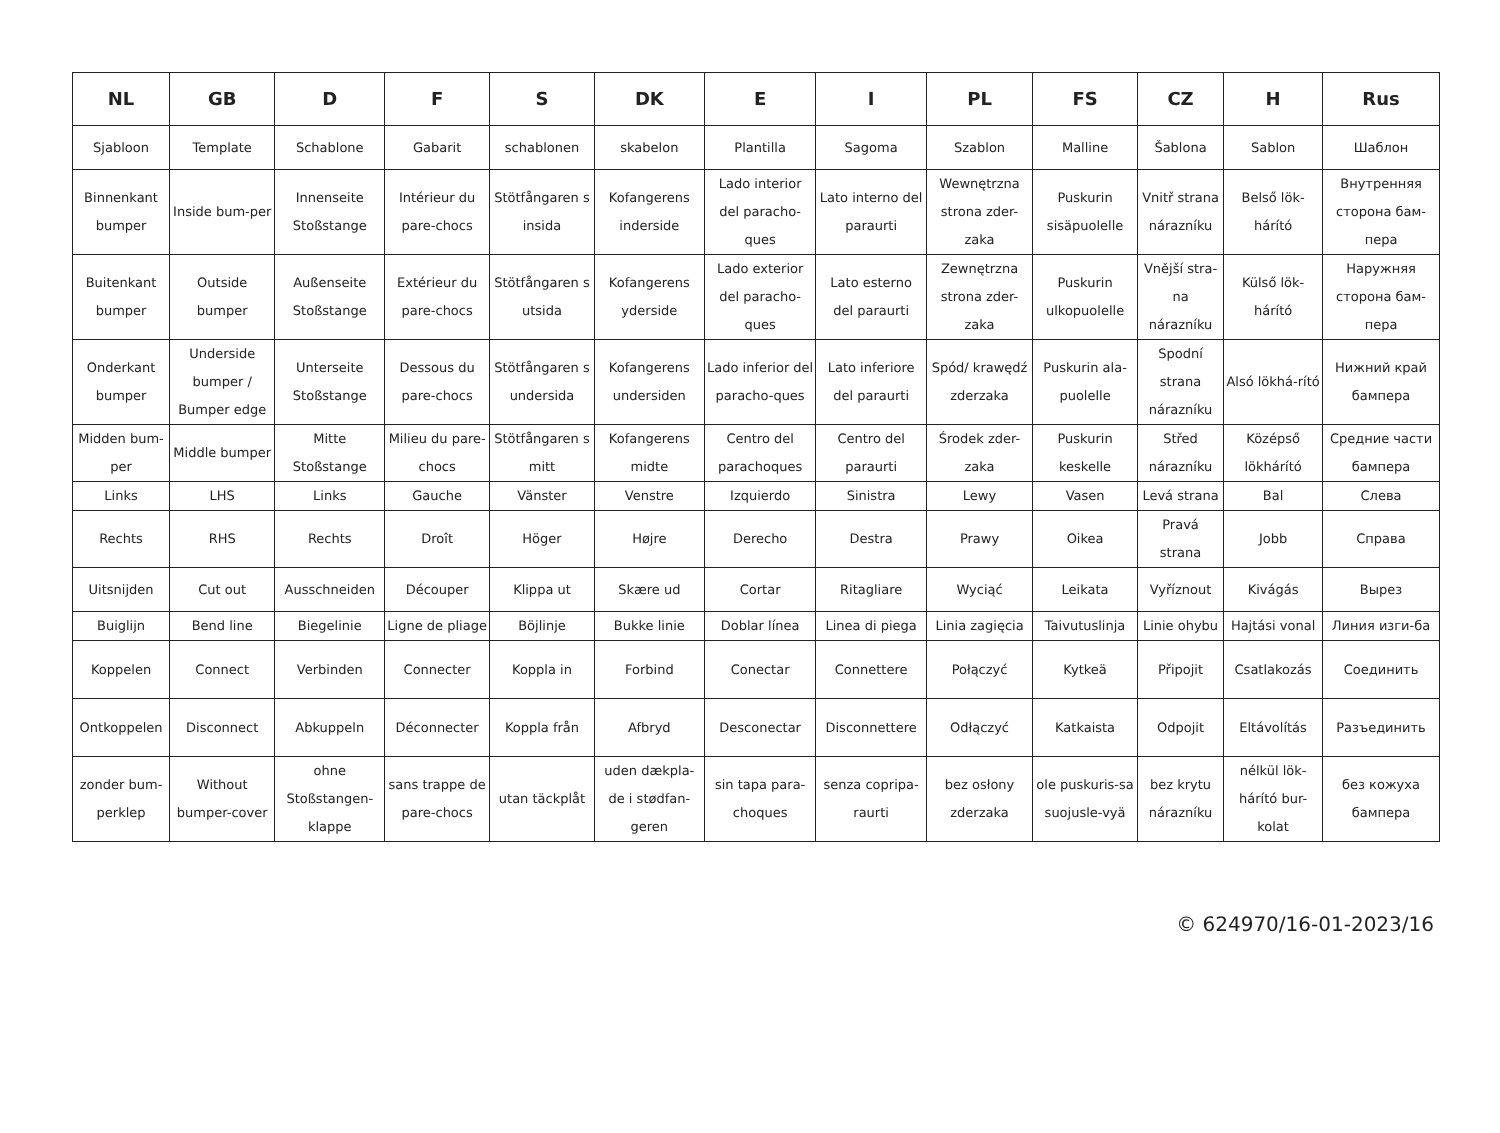| NL | GB | D | F | S | DK | E | I | PL | FS | CZ | H | Rus |
| --- | --- | --- | --- | --- | --- | --- | --- | --- | --- | --- | --- | --- |
| Sjabloon | Template | Schablone | Gabarit | schablonen | skabelon | Plantilla | Sagoma | Szablon | Malline | Šablona | Sablon | Шаблон |
| Binnenkant bumper | Inside bum-per | Innenseite Stoßstange | Intérieur du pare-chocs | Stötfångaren s insida | Kofangerens inderside | Lado interior del paracho-ques | Lato interno del paraurti | Wewnętrzna strona zder-zaka | Puskurin sisäpuolelle | Vnitř strana nárazníku | Belső lök-hárító | Внутренняя сторона бам-пера |
| Buitenkant bumper | Outside bumper | Außenseite Stoßstange | Extérieur du pare-chocs | Stötfångaren s utsida | Kofangerens yderside | Lado exterior del paracho-ques | Lato esterno del paraurti | Zewnętrzna strona zder-zaka | Puskurin ulkopuolelle | Vnější stra-na nárazníku | Külső lök-hárító | Наружняя сторона бам-пера |
| Onderkant bumper | Underside bumper / Bumper edge | Unterseite Stoßstange | Dessous du pare-chocs | Stötfångaren s undersida | Kofangerens undersiden | Lado inferior del paracho-ques | Lato inferiore del paraurti | Spód/ krawędź zderzaka | Puskurin ala-puolelle | Spodní strana nárazníku | Alsó lökhá-rító | Нижний край бампера |
| Midden bum-per | Middle bumper | Mitte Stoßstange | Milieu du pare-chocs | Stötfångaren s mitt | Kofangerens midte | Centro del parachoques | Centro del paraurti | Środek zder-zaka | Puskurin keskelle | Střed nárazníku | Középső lökhárító | Средние части бампера |
| Links | LHS | Links | Gauche | Vänster | Venstre | Izquierdo | Sinistra | Lewy | Vasen | Levá strana | Bal | Слева |
| Rechts | RHS | Rechts | Droît | Höger | Højre | Derecho | Destra | Prawy | Oikea | Pravá strana | Jobb | Справа |
| Uitsnijden | Cut out | Ausschneiden | Découper | Klippa ut | Skære ud | Cortar | Ritagliare | Wyciąć | Leikata | Vyříznout | Kivágás | Вырез |
| Buiglijn | Bend line | Biegelinie | Ligne de pliage | Böjlinje | Bukke linie | Doblar línea | Linea di piega | Linia zagięcia | Taivutuslinja | Linie ohybu | Hajtási vonal | Линия изги-ба |
| Koppelen | Connect | Verbinden | Connecter | Koppla in | Forbind | Conectar | Connettere | Połączyć | Kytkeä | Připojit | Csatlakozás | Соединить |
| Ontkoppelen | Disconnect | Abkuppeln | Déconnecter | Koppla från | Afbryd | Desconectar | Disconnettere | Odłączyć | Katkaista | Odpojit | Eltávolítás | Разъединить |
| zonder bum-perklep | Without bumper-cover | ohne Stoßstangen-klappe | sans trappe de pare-chocs | utan täckplåt | uden dækpla-de i stødfan-geren | sin tapa para-choques | senza copripa-raurti | bez osłony zderzaka | ole puskuris-sa suojusle-vyä | bez krytu nárazníku | nélkül lök-hárító bur-kolat | без кожуха бампера |
© 624970/16-01-2023/16